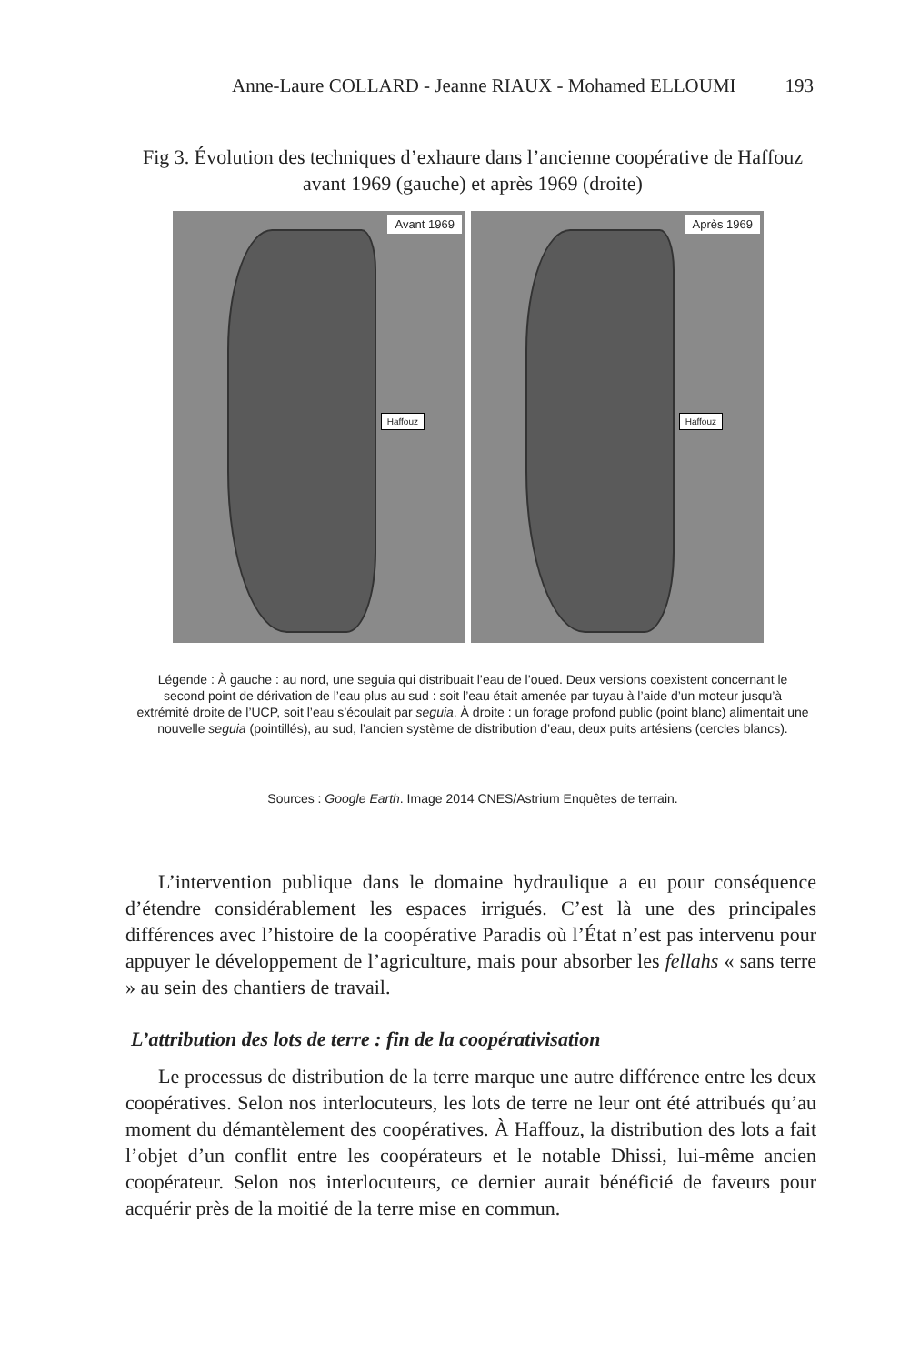Anne-Laure COLLARD - Jeanne RIAUX - Mohamed ELLOUMI 193
Fig 3. Évolution des techniques d’exhaure dans l’ancienne coopérative de Haffouz avant 1969 (gauche) et après 1969 (droite)
Avant 1969
Haffouz
Après 1969
Haffouz
Légende : À gauche : au nord, une seguia qui distribuait l’eau de l’oued. Deux versions coexistent concernant le second point de dérivation de l’eau plus au sud : soit l’eau était amenée par tuyau à l’aide d’un moteur jusqu’à extrémité droite de l’UCP, soit l’eau s’écoulait par seguia. À droite : un forage profond public (point blanc) alimentait une nouvelle seguia (pointillés), au sud, l’ancien système de distribution d’eau, deux puits artésiens (cercles blancs).
Sources : Google Earth. Image 2014 CNES/Astrium Enquêtes de terrain.
L’intervention publique dans le domaine hydraulique a eu pour conséquence d’étendre considérablement les espaces irrigués. C’est là une des principales différences avec l’histoire de la coopérative Paradis où l’État n’est pas intervenu pour appuyer le développement de l’agriculture, mais pour absorber les fellahs « sans terre » au sein des chantiers de travail.
L’attribution des lots de terre : fin de la coopérativisation
Le processus de distribution de la terre marque une autre différence entre les deux coopératives. Selon nos interlocuteurs, les lots de terre ne leur ont été attribués qu’au moment du démantèlement des coopératives. À Haffouz, la distribution des lots a fait l’objet d’un conflit entre les coopérateurs et le notable Dhissi, lui-même ancien coopérateur. Selon nos interlocuteurs, ce dernier aurait bénéficié de faveurs pour acquérir près de la moitié de la terre mise en commun.